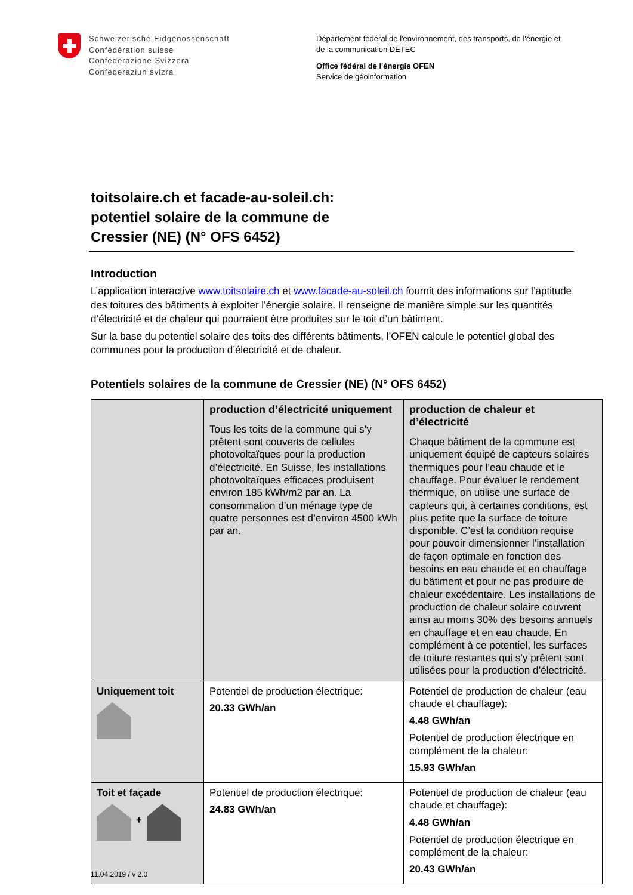Schweizerische Eidgenossenschaft
Confédération suisse
Confederazione Svizzera
Confederaziun svizra
Département fédéral de l'environnement, des transports, de l'énergie et
de la communication DETEC
Office fédéral de l'énergie OFEN
Service de géoinformation
toitsolaire.ch et facade-au-soleil.ch:
potentiel solaire de la commune de
Cressier (NE) (N° OFS 6452)
Introduction
L’application interactive www.toitsolaire.ch et www.facade-au-soleil.ch fournit des informations sur l’aptitude des toitures des bâtiments à exploiter l’énergie solaire. Il renseigne de manière simple sur les quantités d’électricité et de chaleur qui pourraient être produites sur le toit d’un bâtiment.
Sur la base du potentiel solaire des toits des différents bâtiments, l’OFEN calcule le potentiel global des communes pour la production d’électricité et de chaleur.
Potentiels solaires de la commune de Cressier (NE) (N° OFS 6452)
| | production d’électricité uniquement Tous les toits de la commune qui s’y prêtent sont couverts de cellules photovoltaïques pour la production d’électricité. En Suisse, les installations photovoltaïques efficaces produisent environ 185 kWh/m2 par an. La consommation d’un ménage type de quatre personnes est d’environ 4500 kWh par an. | production de chaleur et d’électricité Chaque bâtiment de la commune est uniquement équipé de capteurs solaires thermiques pour l’eau chaude et le chauffage. Pour évaluer le rendement thermique, on utilise une surface de capteurs qui, à certaines conditions, est plus petite que la surface de toiture disponible. C’est la condition requise pour pouvoir dimensionner l’installation de façon optimale en fonction des besoins en eau chaude et en chauffage du bâtiment et pour ne pas produire de chaleur excédentaire. Les installations de production de chaleur solaire couvrent ainsi au moins 30% des besoins annuels en chauffage et en eau chaude. En complément à ce potentiel, les surfaces de toiture restantes qui s’y prêtent sont utilisées pour la production d’électricité. |
| Uniquement toit | Potentiel de production électrique: 20.33 GWh/an | Potentiel de production de chaleur (eau chaude et chauffage): 4.48 GWh/an Potentiel de production électrique en complément de la chaleur: 15.93 GWh/an |
| Toit et façade + | Potentiel de production électrique: 24.83 GWh/an | Potentiel de production de chaleur (eau chaude et chauffage): 4.48 GWh/an Potentiel de production électrique en complément de la chaleur: 20.43 GWh/an |
11.04.2019 / v 2.0